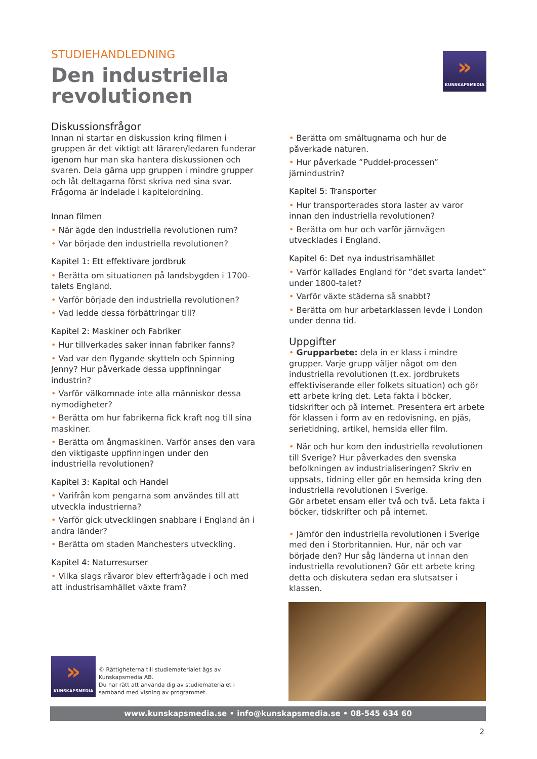STUDIEHANDLEDNING
Den industriella
revolutionen
»
KUNSKAPSMEDIA
Diskussionsfrågor
Innan ni startar en diskussion kring filmen i gruppen är det viktigt att läraren/ledaren funderar igenom hur man ska hantera diskussionen och svaren. Dela gärna upp gruppen i mindre grupper och låt deltagarna först skriva ned sina svar.
Frågorna är indelade i kapitelordning.
Innan filmen
• När ägde den industriella revolutionen rum?
• Var började den industriella revolutionen?
Kapitel 1: Ett effektivare jordbruk
• Berätta om situationen på landsbygden i 1700-talets England.
• Varför började den industriella revolutionen?
• Vad ledde dessa förbättringar till?
Kapitel 2: Maskiner och Fabriker
• Hur tillverkades saker innan fabriker fanns?
• Vad var den flygande skytteln och Spinning Jenny? Hur påverkade dessa uppfinningar industrin?
• Varför välkomnade inte alla människor dessa nymodigheter?
• Berätta om hur fabrikerna fick kraft nog till sina maskiner.
• Berätta om ångmaskinen. Varför anses den vara den viktigaste uppfinningen under den industriella revolutionen?
Kapitel 3: Kapital och Handel
• Varifrån kom pengarna som användes till att utveckla industrierna?
• Varför gick utvecklingen snabbare i England än i andra länder?
• Berätta om staden Manchesters utveckling.
Kapitel 4: Naturresurser
• Vilka slags råvaror blev efterfrågade i och med att industrisamhället växte fram?
• Berätta om smältugnarna och hur de påverkade naturen.
• Hur påverkade ”Puddel-processen” järnindustrin?
Kapitel 5: Transporter
• Hur transporterades stora laster av varor innan den industriella revolutionen?
• Berätta om hur och varför järnvägen utvecklades i England.
Kapitel 6: Det nya industrisamhället
• Varför kallades England för ”det svarta landet” under 1800-talet?
• Varför växte städerna så snabbt?
• Berätta om hur arbetarklassen levde i London under denna tid.
Uppgifter
• Grupparbete: dela in er klass i mindre grupper. Varje grupp väljer något om den industriella revolutionen (t.ex. jordbrukets effektiviserande eller folkets situation) och gör ett arbete kring det. Leta fakta i böcker, tidskrifter och på internet. Presentera ert arbete för klassen i form av en redovisning, en pjäs, serietidning, artikel, hemsida eller film.
• När och hur kom den industriella revolutionen till Sverige? Hur påverkades den svenska befolkningen av industrialiseringen? Skriv en uppsats, tidning eller gör en hemsida kring den industriella revolutionen i Sverige.
Gör arbetet ensam eller två och två. Leta fakta i böcker, tidskrifter och på internet.
• Jämför den industriella revolutionen i Sverige med den i Storbritannien. Hur, när och var började den? Hur såg länderna ut innan den industriella revolutionen? Gör ett arbete kring detta och diskutera sedan era slutsatser i klassen.
»
KUNSKAPSMEDIA
© Rättigheterna till studiematerialet ägs av Kunskapsmedia AB.
Du har rätt att använda dig av studiematerialet i samband med visning av programmet.
www.kunskapsmedia.se • info@kunskapsmedia.se • 08-545 634 60
2